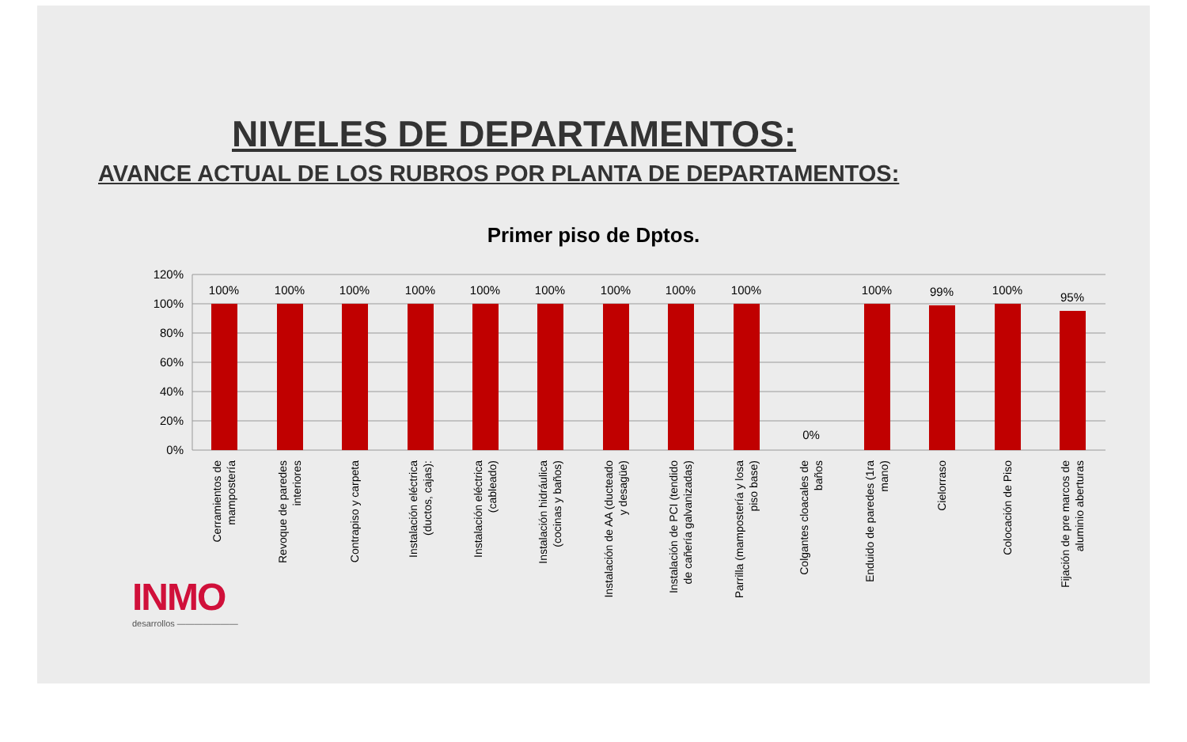NIVELES DE DEPARTAMENTOS:
AVANCE ACTUAL DE LOS RUBROS POR PLANTA DE DEPARTAMENTOS:
Primer piso de Dptos.
120%
100%
80%
60%
40%
20%
0%
100%
100%
100%
100%
100%
100%
100%
100%
100%
0%
100%
99%
100%
95%
Cerramientos de
mampostería
Revoque de paredes
interiores
Contrapiso y carpeta
Instalación eléctrica
(ductos, cajas):
Instalación eléctrica
(cableado)
Instalación hidráulica
(cocinas y baños)
Instalación de AA (ducteado
y desagüe)
Instalación de PCI (tendido
de cañería galvanizadas)
Parrilla (mampostería y losa
piso base)
Colgantes cloacales de
baños
Enduido de paredes (1ra
mano)
Cielorraso
Colocación de Piso
Fijación de pre marcos de
aluminio aberturas
INMO
desarrollos ———————